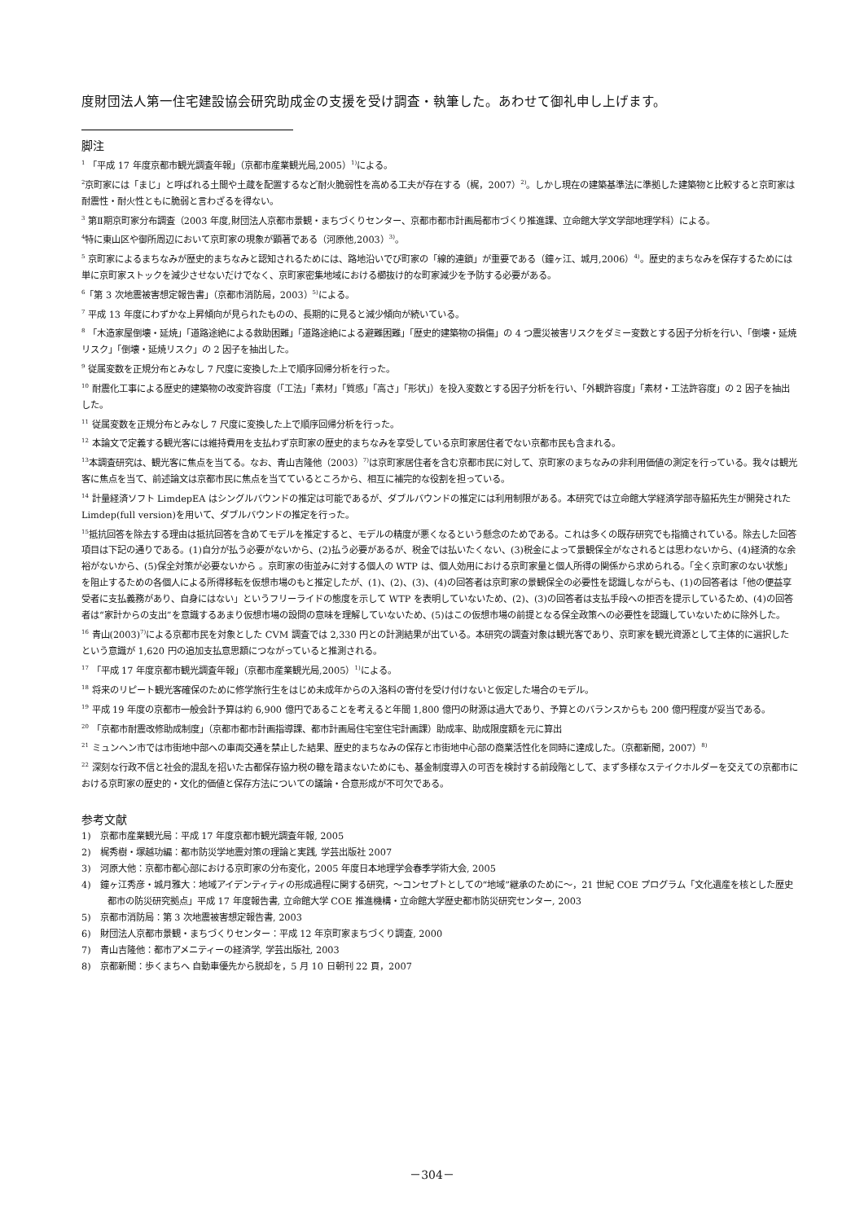度財団法人第一住宅建設協会研究助成金の支援を受け調査・執筆した。あわせて御礼申し上げます。
脚注
<sup>1</sup> 「平成 17 年度京都市観光調査年報」（京都市産業観光局,2005）<sup>1)</sup>による。
<sup>2</sup> 京町家には「まじ」と呼ばれる土間や土蔵を配置するなど耐火脆弱性を高める工夫が存在する（梶，2007）<sup>2)</sup>。しかし現在の建築基準法に準拠した建築物と比較すると京町家は耐震性・耐火性ともに脆弱と言わざるを得ない。
<sup>3</sup> 第Ⅱ期京町家分布調査（2003 年度,財団法人京都市景観・まちづくりセンター、京都市都市計画局都市づくり推進課、立命館大学文学部地理学科）による。
<sup>4</sup> 特に東山区や御所周辺において京町家の現象が顕著である（河原他,2003）<sup>3)</sup>。
<sup>5</sup> 京町家によるまちなみが歴史的まちなみと認知されるためには、路地沿いでび町家の「線的連鎖」が重要である（鐘ヶ江、城月,2006）<sup>4)</sup>。歴史的まちなみを保存するためには単に京町家ストックを減少させないだけでなく、京町家密集地域における櫛抜け的な町家減少を予防する必要がある。
<sup>6</sup>「第 3 次地震被害想定報告書」（京都市消防局，2003）<sup>5)</sup>による。
<sup>7</sup> 平成 13 年度にわずかな上昇傾向が見られたものの、長期的に見ると減少傾向が続いている。
<sup>8</sup> 「木造家屋倒壊・延焼」「道路途絶による救助困難」「道路途絶による避難困難」「歴史的建築物の損傷」の 4 つ震災被害リスクをダミー変数とする因子分析を行い、「倒壊・延焼リスク」「倒壊・延焼リスク」の 2 因子を抽出した。
<sup>9</sup> 従属変数を正規分布とみなし 7 尺度に変換した上で順序回帰分析を行った。
<sup>10</sup> 耐震化工事による歴史的建築物の改変許容度（「工法」「素材」「質感」「高さ」「形状」）を投入変数とする因子分析を行い、「外観許容度」「素材・工法許容度」の 2 因子を抽出した。
<sup>11</sup> 従属変数を正規分布とみなし 7 尺度に変換した上で順序回帰分析を行った。
<sup>12</sup> 本論文で定義する観光客には維持費用を支払わず京町家の歴史的まちなみを享受している京町家居住者でない京都市民も含まれる。
<sup>13</sup> 本調査研究は、観光客に焦点を当てる。なお、青山吉隆他（2003）<sup>7)</sup>は京町家居住者を含む京都市民に対して、京町家のまちなみの非利用価値の測定を行っている。我々は観光客に焦点を当て、前述論文は京都市民に焦点を当てているところから、相互に補完的な役割を担っている。
<sup>14</sup> 計量経済ソフト LimdepEA はシングルバウンドの推定は可能であるが、ダブルバウンドの推定には利用制限がある。本研究では立命館大学経済学部寺脇拓先生が開発された Limdep(full version)を用いて、ダブルバウンドの推定を行った。
<sup>15</sup> 抵抗回答を除去する理由は抵抗回答を含めてモデルを推定すると、モデルの精度が悪くなるという懸念のためである。これは多くの既存研究でも指摘されている。除去した回答項目は下記の通りである。(1)自分が払う必要がないから、(2)払う必要があるが、税金では払いたくない、(3)税金によって景観保全がなされるとは思わないから、(4)経済的な余裕がないから、(5)保全対策が必要ないから 。京町家の街並みに対する個人の WTP は、個人効用における京町家量と個人所得の関係から求められる。「全く京町家のない状態」を阻止するための各個人による所得移転を仮想市場のもと推定したが、(1)、(2)、(3)、(4)の回答者は京町家の景観保全の必要性を認識しながらも、(1)の回答者は「他の便益享受者に支払義務があり、自身にはない」というフリーライドの態度を示して WTP を表明していないため、(2)、(3)の回答者は支払手段への拒否を提示しているため、(4)の回答者は“家計からの支出”を意識するあまり仮想市場の設問の意味を理解していないため、(5)はこの仮想市場の前提となる保全政策への必要性を認識していないために除外した。
<sup>16</sup> 青山(2003)<sup>7)</sup>による京都市民を対象とした CVM 調査では 2,330 円との計測結果が出ている。本研究の調査対象は観光客であり、京町家を観光資源として主体的に選択したという意識が 1,620 円の追加支払意思額につながっていると推測される。
<sup>17</sup> 「平成 17 年度京都市観光調査年報」（京都市産業観光局,2005）<sup>1)</sup>による。
<sup>18</sup> 将来のリピート観光客確保のために修学旅行生をはじめ未成年からの入洛料の寄付を受け付けないと仮定した場合のモデル。
<sup>19</sup> 平成 19 年度の京都市一般会計予算は約 6,900 億円であることを考えると年間 1,800 億円の財源は過大であり、予算とのバランスからも 200 億円程度が妥当である。
<sup>20</sup> 「京都市耐震改修助成制度」（京都市都市計画指導課、都市計画局住宅室住宅計画課）助成率、助成限度額を元に算出
<sup>21</sup> ミュンヘン市では市街地中部への車両交通を禁止した結果、歴史的まちなみの保存と市街地中心部の商業活性化を同時に達成した。（京都新聞，2007）<sup>8)</sup>
<sup>22</sup> 深刻な行政不信と社会的混乱を招いた古都保存協力税の轍を踏まないためにも、基金制度導入の可否を検討する前段階として、まず多様なステイクホルダーを交えての京都市における京町家の歴史的・文化的価値と保存方法についての議論・合意形成が不可欠である。
参考文献
1)　京都市産業観光局：平成 17 年度京都市観光調査年報, 2005
2)　梶秀樹・塚越功編：都市防災学地震対策の理論と実践, 学芸出版社 2007
3)　河原大他：京都市都心部における京町家の分布変化，2005 年度日本地理学会春季学術大会, 2005
4)　鐘ヶ江秀彦・城月雅大：地域アイデンティティの形成過程に関する研究，～コンセプトとしての“地域”継承のために～，21 世紀 COE プログラム「文化遺産を核とした歴史都市の防災研究拠点」平成 17 年度報告書, 立命館大学 COE 推進機構・立命館大学歴史都市防災研究センター, 2003
5)　京都市消防局：第 3 次地震被害想定報告書, 2003
6)　財団法人京都市景観・まちづくりセンター：平成 12 年京町家まちづくり調査, 2000
7)　青山吉隆他：都市アメニティーの経済学, 学芸出版社, 2003
8)　京都新聞：歩くまちへ 自動車優先から脱却を，5 月 10 日朝刊 22 頁，2007
－304－